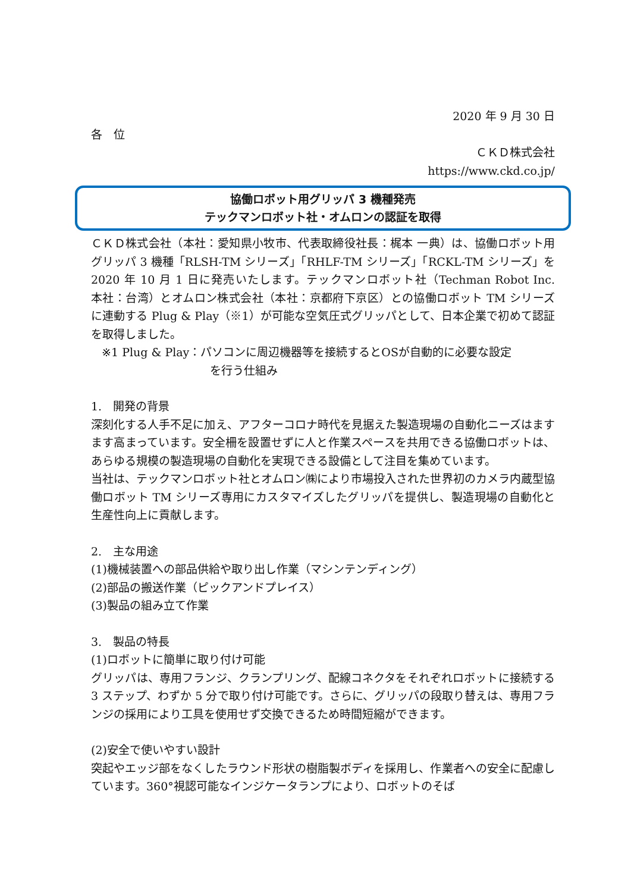2020 年 9 月 30 日
各　位
ＣＫＤ株式会社
https://www.ckd.co.jp/
協働ロボット用グリッパ 3 機種発売
テックマンロボット社・オムロンの認証を取得
ＣＫＤ株式会社（本社：愛知県小牧市、代表取締役社長：梶本 一典）は、協働ロボット用グリッパ 3 機種「RLSH-TM シリーズ」「RHLF-TM シリーズ」「RCKL-TM シリーズ」を 2020 年 10 月 1 日に発売いたします。テックマンロボット社（Techman Robot Inc.　本社：台湾）とオムロン株式会社（本社：京都府下京区）との協働ロボット TM シリーズに連動する Plug & Play（※1）が可能な空気圧式グリッパとして、日本企業で初めて認証を取得しました。
※1 Plug & Play：パソコンに周辺機器等を接続するとOSが自動的に必要な設定
を行う仕組み
1.　開発の背景
深刻化する人手不足に加え、アフターコロナ時代を見据えた製造現場の自動化ニーズはますます高まっています。安全柵を設置せずに人と作業スペースを共用できる協働ロボットは、あらゆる規模の製造現場の自動化を実現できる設備として注目を集めています。
当社は、テックマンロボット社とオムロン㈱により市場投入された世界初のカメラ内蔵型協働ロボット TM シリーズ専用にカスタマイズしたグリッパを提供し、製造現場の自動化と生産性向上に貢献します。
2.　主な用途
(1)機械装置への部品供給や取り出し作業（マシンテンディング）
(2)部品の搬送作業（ピックアンドプレイス）
(3)製品の組み立て作業
3.　製品の特長
(1)ロボットに簡単に取り付け可能
グリッパは、専用フランジ、クランプリング、配線コネクタをそれぞれロボットに接続する 3 ステップ、わずか 5 分で取り付け可能です。さらに、グリッパの段取り替えは、専用フランジの採用により工具を使用せず交換できるため時間短縮ができます。
(2)安全で使いやすい設計
突起やエッジ部をなくしたラウンド形状の樹脂製ボディを採用し、作業者への安全に配慮しています。360°視認可能なインジケータランプにより、ロボットのそば